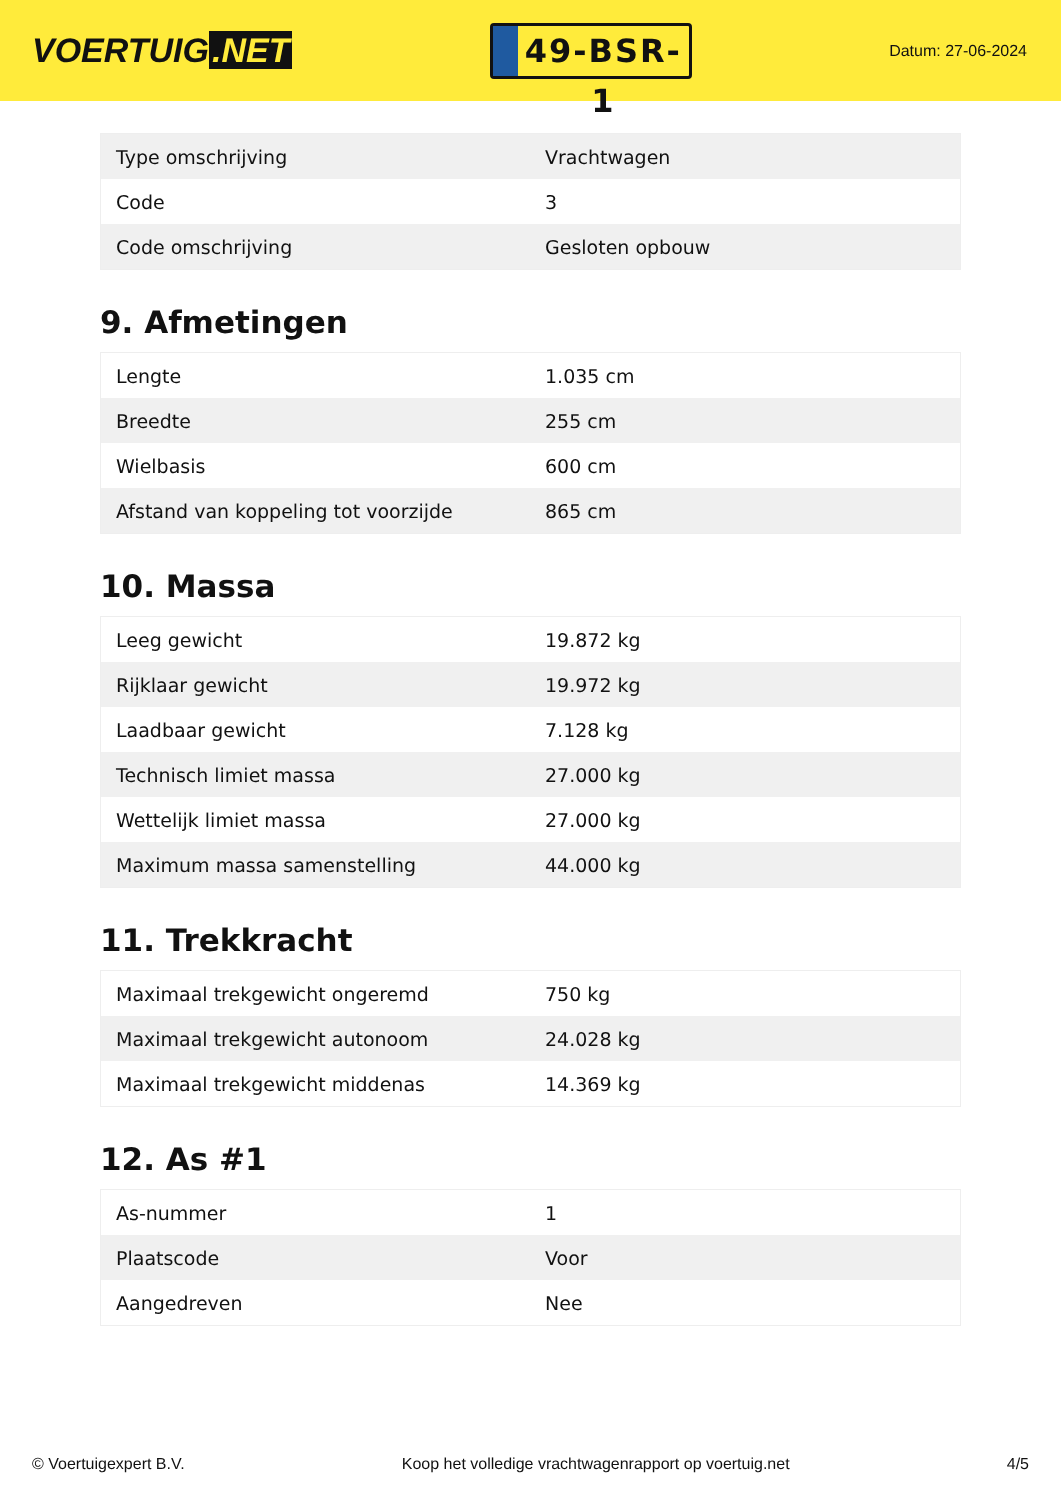VOERTUIG.NET
49-BSR-1
Datum: 27-06-2024
| Type omschrijving | Vrachtwagen |
| Code | 3 |
| Code omschrijving | Gesloten opbouw |
9. Afmetingen
| Lengte | 1.035 cm |
| Breedte | 255 cm |
| Wielbasis | 600 cm |
| Afstand van koppeling tot voorzijde | 865 cm |
10. Massa
| Leeg gewicht | 19.872 kg |
| Rijklaar gewicht | 19.972 kg |
| Laadbaar gewicht | 7.128 kg |
| Technisch limiet massa | 27.000 kg |
| Wettelijk limiet massa | 27.000 kg |
| Maximum massa samenstelling | 44.000 kg |
11. Trekkracht
| Maximaal trekgewicht ongeremd | 750 kg |
| Maximaal trekgewicht autonoom | 24.028 kg |
| Maximaal trekgewicht middenas | 14.369 kg |
12. As #1
| As-nummer | 1 |
| Plaatscode | Voor |
| Aangedreven | Nee |
© Voertuigexpert B.V. Koop het volledige vrachtwagenrapport op voertuig.net 4/5